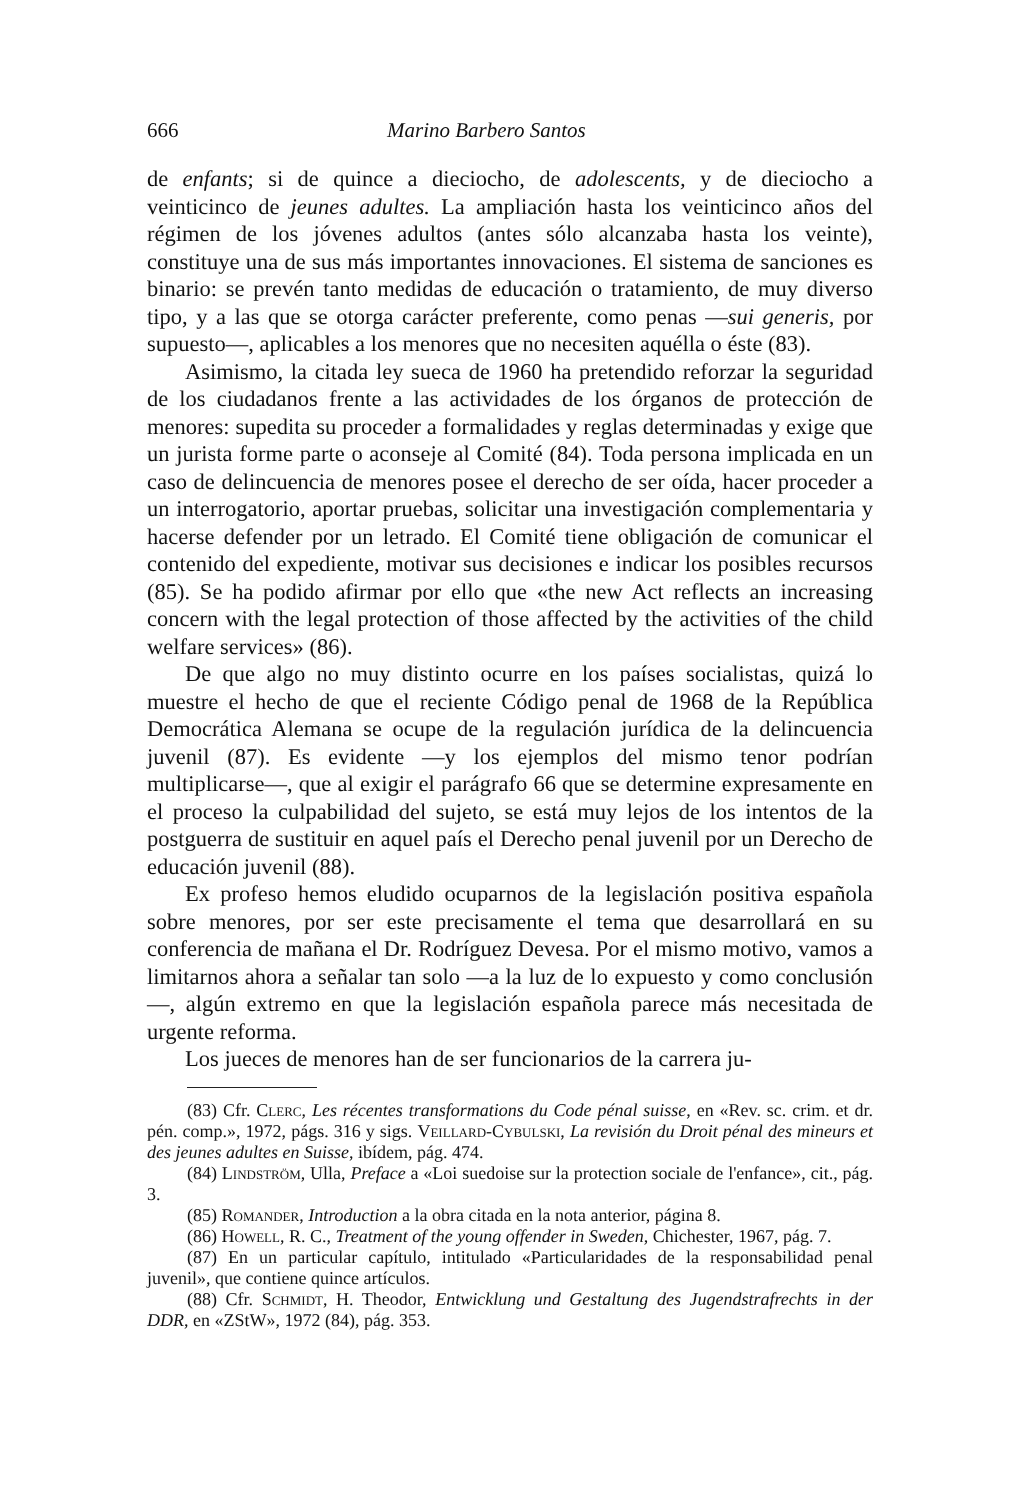666 Marino Barbero Santos
de enfants; si de quince a dieciocho, de adolescents, y de dieciocho a veinticinco de jeunes adultes. La ampliación hasta los veinticinco años del régimen de los jóvenes adultos (antes sólo alcanzaba hasta los veinte), constituye una de sus más importantes innovaciones. El sistema de sanciones es binario: se prevén tanto medidas de educación o tratamiento, de muy diverso tipo, y a las que se otorga carácter preferente, como penas —sui generis, por supuesto—, aplicables a los menores que no necesiten aquélla o éste (83).
Asimismo, la citada ley sueca de 1960 ha pretendido reforzar la seguridad de los ciudadanos frente a las actividades de los órganos de protección de menores: supedita su proceder a formalidades y reglas determinadas y exige que un jurista forme parte o aconseje al Comité (84). Toda persona implicada en un caso de delincuencia de menores posee el derecho de ser oída, hacer proceder a un interrogatorio, aportar pruebas, solicitar una investigación complementaria y hacerse defender por un letrado. El Comité tiene obligación de comunicar el contenido del expediente, motivar sus decisiones e indicar los posibles recursos (85). Se ha podido afirmar por ello que «the new Act reflects an increasing concern with the legal protection of those affected by the activities of the child welfare services» (86).
De que algo no muy distinto ocurre en los países socialistas, quizá lo muestre el hecho de que el reciente Código penal de 1968 de la República Democrática Alemana se ocupe de la regulación jurídica de la delincuencia juvenil (87). Es evidente —y los ejemplos del mismo tenor podrían multiplicarse—, que al exigir el parágrafo 66 que se determine expresamente en el proceso la culpabilidad del sujeto, se está muy lejos de los intentos de la postguerra de sustituir en aquel país el Derecho penal juvenil por un Derecho de educación juvenil (88).
Ex profeso hemos eludido ocuparnos de la legislación positiva española sobre menores, por ser este precisamente el tema que desarrollará en su conferencia de mañana el Dr. Rodríguez Devesa. Por el mismo motivo, vamos a limitarnos ahora a señalar tan solo —a la luz de lo expuesto y como conclusión—, algún extremo en que la legislación española parece más necesitada de urgente reforma.
Los jueces de menores han de ser funcionarios de la carrera ju-
(83) Cfr. Clerc, Les récentes transformations du Code pénal suisse, en «Rev. sc. crim. et dr. pén. comp.», 1972, págs. 316 y sigs. Veillard-Cybulski, La revisión du Droit pénal des mineurs et des jeunes adultes en Suisse, ibídem, pág. 474.
(84) Lindström, Ulla, Preface a «Loi suedoise sur la protection sociale de l'enfance», cit., pág. 3.
(85) Romander, Introduction a la obra citada en la nota anterior, página 8.
(86) Howell, R. C., Treatment of the young offender in Sweden, Chichester, 1967, pág. 7.
(87) En un particular capítulo, intitulado «Particularidades de la responsabilidad penal juvenil», que contiene quince artículos.
(88) Cfr. Schmidt, H. Theodor, Entwicklung und Gestaltung des Jugendstrafrechts in der DDR, en «ZStW», 1972 (84), pág. 353.